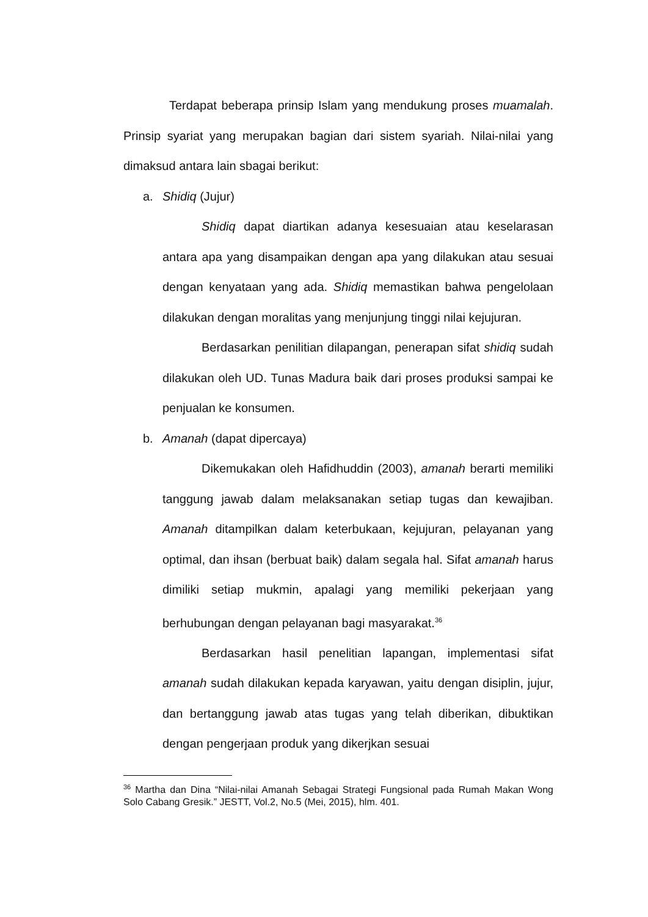Terdapat beberapa prinsip Islam yang mendukung proses muamalah. Prinsip syariat yang merupakan bagian dari sistem syariah. Nilai-nilai yang dimaksud antara lain sbagai berikut:
a. Shidiq (Jujur)
Shidiq dapat diartikan adanya kesesuaian atau keselarasan antara apa yang disampaikan dengan apa yang dilakukan atau sesuai dengan kenyataan yang ada. Shidiq memastikan bahwa pengelolaan dilakukan dengan moralitas yang menjunjung tinggi nilai kejujuran.
Berdasarkan penilitian dilapangan, penerapan sifat shidiq sudah dilakukan oleh UD. Tunas Madura baik dari proses produksi sampai ke penjualan ke konsumen.
b. Amanah (dapat dipercaya)
Dikemukakan oleh Hafidhuddin (2003), amanah berarti memiliki tanggung jawab dalam melaksanakan setiap tugas dan kewajiban. Amanah ditampilkan dalam keterbukaan, kejujuran, pelayanan yang optimal, dan ihsan (berbuat baik) dalam segala hal. Sifat amanah harus dimiliki setiap mukmin, apalagi yang memiliki pekerjaan yang berhubungan dengan pelayanan bagi masyarakat.<sup>36</sup>
Berdasarkan hasil penelitian lapangan, implementasi sifat amanah sudah dilakukan kepada karyawan, yaitu dengan disiplin, jujur, dan bertanggung jawab atas tugas yang telah diberikan, dibuktikan dengan pengerjaan produk yang dikerjkan sesuai
<sup>36</sup> Martha dan Dina “Nilai-nilai Amanah Sebagai Strategi Fungsional pada Rumah Makan Wong Solo Cabang Gresik.” JESTT, Vol.2, No.5 (Mei, 2015), hlm. 401.